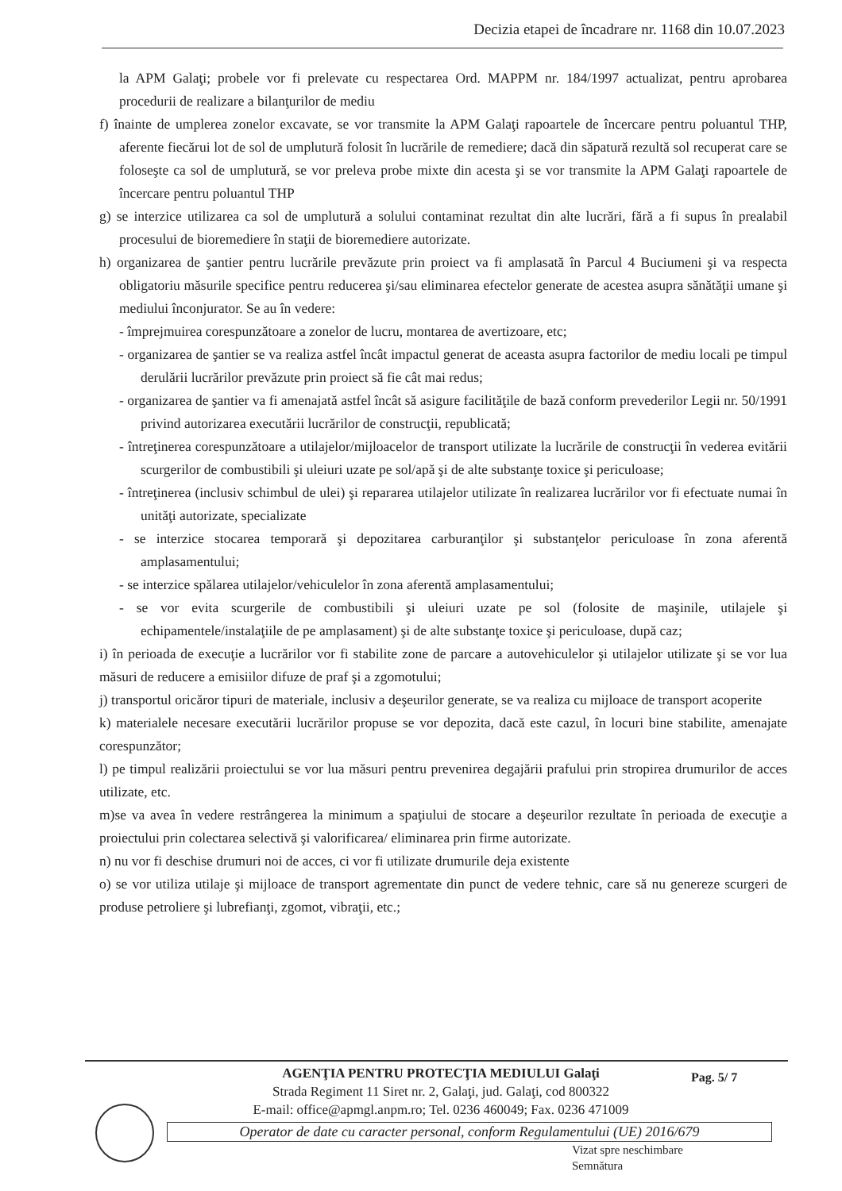Decizia etapei de încadrare nr. 1168 din 10.07.2023
la APM Galaţi; probele vor fi prelevate cu respectarea Ord. MAPPM nr. 184/1997 actualizat, pentru aprobarea procedurii de realizare a bilanţurilor de mediu
f) înainte de umplerea zonelor excavate, se vor transmite la APM Galaţi rapoartele de încercare pentru poluantul THP, aferente fiecărui lot de sol de umplutură folosit în lucrările de remediere; dacă din săpatură rezultă sol recuperat care se foloseşte ca sol de umplutură, se vor preleva probe mixte din acesta şi se vor transmite la APM Galaţi rapoartele de încercare pentru poluantul THP
g) se interzice utilizarea ca sol de umplutură a solului contaminat rezultat din alte lucrări, fără a fi supus în prealabil procesului de bioremediere în staţii de bioremediere autorizate.
h) organizarea de şantier pentru lucrările prevăzute prin proiect va fi amplasată în Parcul 4 Buciumeni şi va respecta obligatoriu măsurile specifice pentru reducerea şi/sau eliminarea efectelor generate de acestea asupra sănătăţii umane şi mediului înconjurator. Se au în vedere:
- împrejmuirea corespunzătoare a zonelor de lucru, montarea de avertizoare, etc;
- organizarea de şantier se va realiza astfel încât impactul generat de aceasta asupra factorilor de mediu locali pe timpul derulării lucrărilor prevăzute prin proiect să fie cât mai redus;
- organizarea de şantier va fi amenajată astfel încât să asigure facilităţile de bază conform prevederilor Legii nr. 50/1991 privind autorizarea executării lucrărilor de construcţii, republicată;
- întreţinerea corespunzătoare a utilajelor/mijloacelor de transport utilizate la lucrările de construcţii în vederea evitării scurgerilor de combustibili şi uleiuri uzate pe sol/apă şi de alte substanţe toxice şi periculoase;
- întreţinerea (inclusiv schimbul de ulei) şi repararea utilajelor utilizate în realizarea lucrărilor vor fi efectuate numai în unităţi autorizate, specializate
- se interzice stocarea temporară şi depozitarea carburanţilor şi substanţelor periculoase în zona aferentă amplasamentului;
- se interzice spălarea utilajelor/vehiculelor în zona aferentă amplasamentului;
- se vor evita scurgerile de combustibili şi uleiuri uzate pe sol (folosite de maşinile, utilajele şi echipamentele/instalaţiile de pe amplasament) şi de alte substanţe toxice şi periculoase, după caz;
i) în perioada de execuţie a lucrărilor vor fi stabilite zone de parcare a autovehiculelor şi utilajelor utilizate şi se vor lua măsuri de reducere a emisiilor difuze de praf şi a zgomotului;
j) transportul oricăror tipuri de materiale, inclusiv a deşeurilor generate, se va realiza cu mijloace de transport acoperite
k) materialele necesare executării lucrărilor propuse se vor depozita, dacă este cazul, în locuri bine stabilite, amenajate corespunzător;
l) pe timpul realizării proiectului se vor lua măsuri pentru prevenirea degajării prafului prin stropirea drumurilor de acces utilizate, etc.
m)se va avea în vedere restrângerea la minimum a spaţiului de stocare a deşeurilor rezultate în perioada de execuţie a proiectului prin colectarea selectivă şi valorificarea/ eliminarea prin firme autorizate.
n) nu vor fi deschise drumuri noi de acces, ci vor fi utilizate drumurile deja existente
o) se vor utiliza utilaje şi mijloace de transport agrementate din punct de vedere tehnic, care să nu genereze scurgeri de produse petroliere şi lubrefianţi, zgomot, vibraţii, etc.;
AGENŢIA PENTRU PROTECŢIA MEDIULUI Galaţi
Strada Regiment 11 Siret nr. 2, Galaţi, jud. Galaţi, cod 800322
E-mail: office@apmgl.anpm.ro; Tel. 0236 460049; Fax. 0236 471009
Operator de date cu caracter personal, conform Regulamentului (UE) 2016/679
Pag. 5/ 7
Vizat spre neschimbare
Semnătura